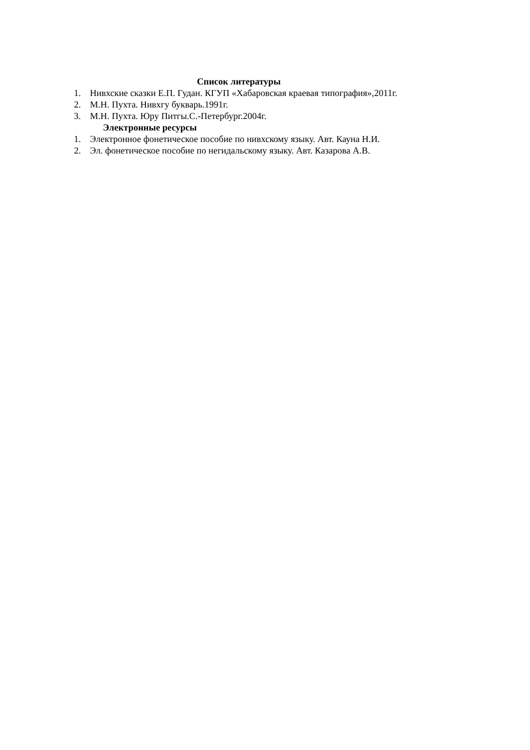Список литературы
1. Нивхские сказки Е.П. Гудан. КГУП «Хабаровская краевая типография»,2011г.
2. М.Н. Пухта. Нивхгу букварь.1991г.
3. М.Н. Пухта. Юру Питгы.С.-Петербург.2004г.
Электронные ресурсы
1. Электронное фонетическое пособие по нивхскому языку. Авт. Кауна Н.И.
2. Эл. фонетическое пособие по негидальскому языку. Авт. Казарова А.В.